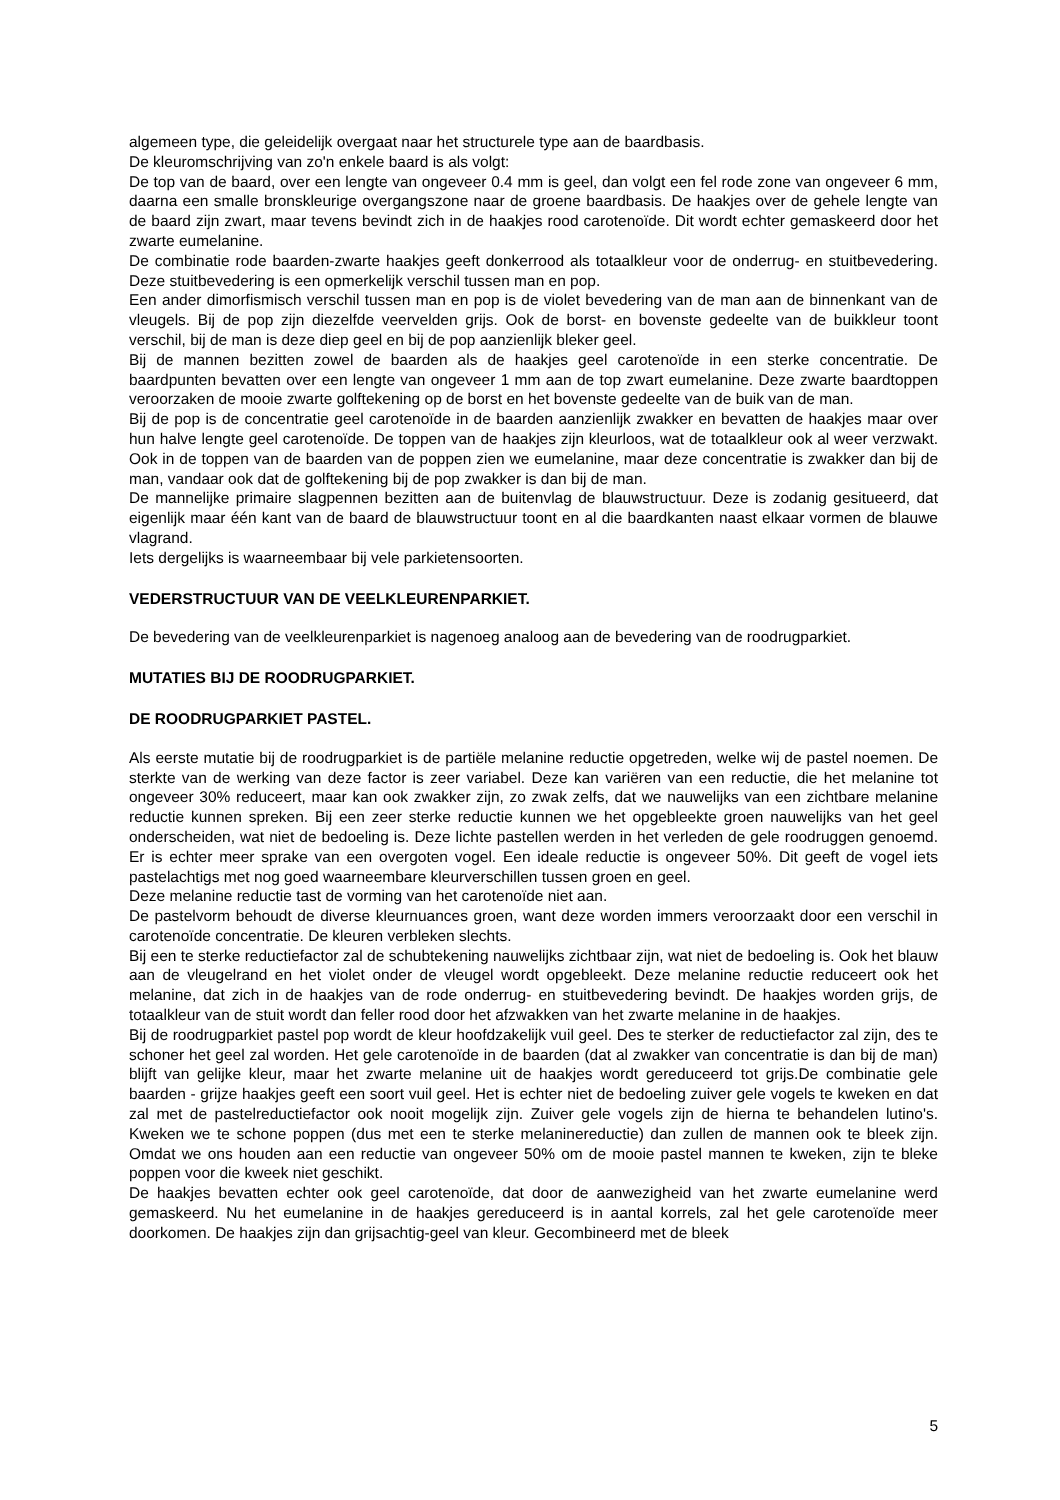algemeen type, die geleidelijk overgaat naar het structurele type aan de baardbasis.
De kleuromschrijving van zo'n enkele baard is als volgt:
De top van de baard, over een lengte van ongeveer 0.4 mm is geel, dan volgt een fel rode zone van ongeveer 6 mm, daarna een smalle bronskleurige overgangszone naar de groene baardbasis. De haakjes over de gehele lengte van de baard zijn zwart, maar tevens bevindt zich in de haakjes rood carotenoïde. Dit wordt echter gemaskeerd door het zwarte eumelanine.
De combinatie rode baarden-zwarte haakjes geeft donkerrood als totaalkleur voor de onderrug- en stuitbevedering. Deze stuitbevedering is een opmerkelijk verschil tussen man en pop.
Een ander dimorfismisch verschil tussen man en pop is de violet bevedering van de man aan de binnenkant van de vleugels. Bij de pop zijn diezelfde veervelden grijs. Ook de borst- en bovenste gedeelte van de buikkleur toont verschil, bij de man is deze diep geel en bij de pop aanzienlijk bleker geel.
Bij de mannen bezitten zowel de baarden als de haakjes geel carotenoïde in een sterke concentratie. De baardpunten bevatten over een lengte van ongeveer 1 mm aan de top zwart eumelanine. Deze zwarte baardtoppen veroorzaken de mooie zwarte golftekening op de borst en het bovenste gedeelte van de buik van de man.
Bij de pop is de concentratie geel carotenoïde in de baarden aanzienlijk zwakker en bevatten de haakjes maar over hun halve lengte geel carotenoïde. De toppen van de haakjes zijn kleurloos, wat de totaalkleur ook al weer verzwakt. Ook in de toppen van de baarden van de poppen zien we eumelanine, maar deze concentratie is zwakker dan bij de man, vandaar ook dat de golftekening bij de pop zwakker is dan bij de man.
De mannelijke primaire slagpennen bezitten aan de buitenvlag de blauwstructuur. Deze is zodanig gesitueerd, dat eigenlijk maar één kant van de baard de blauwstructuur toont en al die baardkanten naast elkaar vormen de blauwe vlagrand.
Iets dergelijks is waarneembaar bij vele parkietensoorten.
VEDERSTRUCTUUR VAN DE VEELKLEURENPARKIET.
De bevedering van de veelkleurenparkiet is nagenoeg analoog aan de bevedering van de roodrugparkiet.
MUTATIES BIJ DE ROODRUGPARKIET.
DE ROODRUGPARKIET PASTEL.
Als eerste mutatie bij de roodrugparkiet is de partiële melanine reductie opgetreden, welke wij de pastel noemen. De sterkte van de werking van deze factor is zeer variabel. Deze kan variëren van een reductie, die het melanine tot ongeveer 30% reduceert, maar kan ook zwakker zijn, zo zwak zelfs, dat we nauwelijks van een zichtbare melanine reductie kunnen spreken. Bij een zeer sterke reductie kunnen we het opgebleekte groen nauwelijks van het geel onderscheiden, wat niet de bedoeling is. Deze lichte pastellen werden in het verleden de gele roodruggen genoemd. Er is echter meer sprake van een overgoten vogel. Een ideale reductie is ongeveer 50%. Dit geeft de vogel iets pastelachtigs met nog goed waarneembare kleurverschillen tussen groen en geel.
Deze melanine reductie tast de vorming van het carotenoïde niet aan.
De pastelvorm behoudt de diverse kleurnuances groen, want deze worden immers veroorzaakt door een verschil in carotenoïde concentratie. De kleuren verbleken slechts.
Bij een te sterke reductiefactor zal de schubtekening nauwelijks zichtbaar zijn, wat niet de bedoeling is. Ook het blauw aan de vleugelrand en het violet onder de vleugel wordt opgebleekt. Deze melanine reductie reduceert ook het melanine, dat zich in de haakjes van de rode onderrug- en stuitbevedering bevindt. De haakjes worden grijs, de totaalkleur van de stuit wordt dan feller rood door het afzwakken van het zwarte melanine in de haakjes.
Bij de roodrugparkiet pastel pop wordt de kleur hoofdzakelijk vuil geel. Des te sterker de reductiefactor zal zijn, des te schoner het geel zal worden. Het gele carotenoïde in de baarden (dat al zwakker van concentratie is dan bij de man) blijft van gelijke kleur, maar het zwarte melanine uit de haakjes wordt gereduceerd tot grijs.De combinatie gele baarden - grijze haakjes geeft een soort vuil geel. Het is echter niet de bedoeling zuiver gele vogels te kweken en dat zal met de pastelreductiefactor ook nooit mogelijk zijn. Zuiver gele vogels zijn de hierna te behandelen lutino's. Kweken we te schone poppen (dus met een te sterke melaninereductie) dan zullen de mannen ook te bleek zijn. Omdat we ons houden aan een reductie van ongeveer 50% om de mooie pastel mannen te kweken, zijn te bleke poppen voor die kweek niet geschikt.
De haakjes bevatten echter ook geel carotenoïde, dat door de aanwezigheid van het zwarte eumelanine werd gemaskeerd. Nu het eumelanine in de haakjes gereduceerd is in aantal korrels, zal het gele carotenoïde meer doorkomen. De haakjes zijn dan grijsachtig-geel van kleur. Gecombineerd met de bleek
5